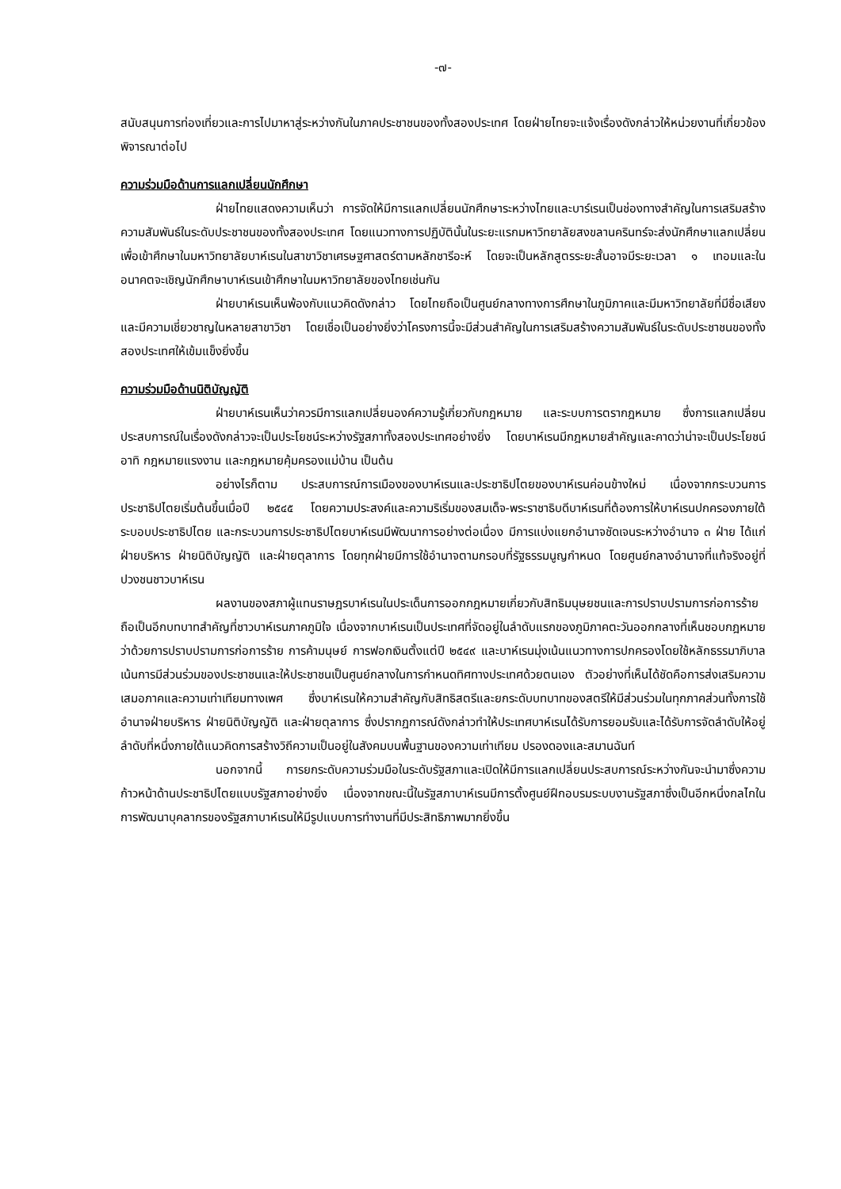-๗-
สนับสนุนการท่องเที่ยวและการไปมาหาสู่ระหว่างกันในภาคประชาชนของทั้งสองประเทศ โดยฝ่ายไทยจะแจ้งเรื่องดังกล่าวให้หน่วยงานที่เกี่ยวข้องพิจารณาต่อไป
ความร่วมมือด้านการแลกเปลี่ยนนักศึกษา
ฝ่ายไทยแสดงความเห็นว่า การจัดให้มีการแลกเปลี่ยนนักศึกษาระหว่างไทยและบาร์เรนเป็นช่องทางสำคัญในการเสริมสร้างความสัมพันธ์ในระดับประชาชนของทั้งสองประเทศ โดยแนวทางการปฏิบัตินั้นในระยะแรกมหาวิทยาลัยสงขลานครินทร์จะส่งนักศึกษาแลกเปลี่ยนเพื่อเข้าศึกษาในมหาวิทยาลัยบาห์เรนในสาขาวิชาเศรษฐศาสตร์ตามหลักชารีอะห์ โดยจะเป็นหลักสูตรระยะสั้นอาจมีระยะเวลา ๑ เทอมและในอนาคตจะเชิญนักศึกษาบาห์เรนเข้าศึกษาในมหาวิทยาลัยของไทยเช่นกัน
ฝ่ายบาห์เรนเห็นพ้องกับแนวคิดดังกล่าว โดยไทยถือเป็นศูนย์กลางทางการศึกษาในภูมิภาคและมีมหาวิทยาลัยที่มีชื่อเสียงและมีความเชี่ยวชาญในหลายสาขาวิชา โดยเชื่อเป็นอย่างยิ่งว่าโครงการนี้จะมีส่วนสำคัญในการเสริมสร้างความสัมพันธ์ในระดับประชาชนของทั้งสองประเทศให้เข้มแข็งยิ่งขึ้น
ความร่วมมือด้านนิติบัญญัติ
ฝ่ายบาห์เรนเห็นว่าควรมีการแลกเปลี่ยนองค์ความรู้เกี่ยวกับกฎหมาย และระบบการตรากฎหมาย ซึ่งการแลกเปลี่ยนประสบการณ์ในเรื่องดังกล่าวจะเป็นประโยชน์ระหว่างรัฐสภาทั้งสองประเทศอย่างยิ่ง โดยบาห์เรนมีกฎหมายสำคัญและคาดว่าน่าจะเป็นประโยชน์ อาทิ กฎหมายแรงงาน และกฎหมายคุ้มครองแม่บ้าน เป็นต้น
อย่างไรก็ตาม ประสบการณ์การเมืองของบาห์เรนและประชาธิปไตยของบาห์เรนค่อนข้างใหม่ เนื่องจากกระบวนการประชาธิปไตยเริ่มต้นขึ้นเมื่อปี ๒๕๔๕ โดยความประสงค์และความริเริ่มของสมเด็จ-พระราชาธิบดีบาห์เรนที่ต้องการให้บาห์เรนปกครองภายใต้ระบอบประชาธิปไตย และกระบวนการประชาธิปไตยบาห์เรนมีพัฒนาการอย่างต่อเนื่อง มีการแบ่งแยกอำนาจชัดเจนระหว่างอำนาจ ๓ ฝ่าย ได้แก่ ฝ่ายบริหาร ฝ่ายนิติบัญญัติ และฝ่ายตุลาการ โดยทุกฝ่ายมีการใช้อำนาจตามกรอบที่รัฐธรรมนูญกำหนด โดยศูนย์กลางอำนาจที่แท้จริงอยู่ที่ปวงชนชาวบาห์เรน
ผลงานของสภาผู้แทนราษฎรบาห์เรนในประเด็นการออกกฎหมายเกี่ยวกับสิทธิมนุษยชนและการปราบปรามการก่อการร้ายถือเป็นอีกบทบาทสำคัญที่ชาวบาห์เรนภาคภูมิใจ เนื่องจากบาห์เรนเป็นประเทศที่จัดอยู่ในลำดับแรกของภูมิภาคตะวันออกกลางที่เห็นชอบกฎหมายว่าด้วยการปราบปรามการก่อการร้าย การค้ามนุษย์ การฟอกเงินตั้งแต่ปี ๒๕๔๙ และบาห์เรนมุ่งเน้นแนวทางการปกครองโดยใช้หลักธรรมาภิบาล เน้นการมีส่วนร่วมของประชาชนและให้ประชาชนเป็นศูนย์กลางในการกำหนดทิศทางประเทศด้วยตนเอง ตัวอย่างที่เห็นได้ชัดคือการส่งเสริมความเสมอภาคและความเท่าเทียมทางเพศ ซึ่งบาห์เรนให้ความสำคัญกับสิทธิสตรีและยกระดับบทบาทของสตรีให้มีส่วนร่วมในทุกภาคส่วนทั้งการใช้อำนาจฝ่ายบริหาร ฝ่ายนิติบัญญัติ และฝ่ายตุลาการ ซึ่งปรากฏการณ์ดังกล่าวทำให้ประเทศบาห์เรนได้รับการยอมรับและได้รับการจัดลำดับให้อยู่ลำดับที่หนึ่งภายใต้แนวคิดการสร้างวิถีความเป็นอยู่ในสังคมบนพื้นฐานของความเท่าเทียม ปรองดองและสมานฉันท์
นอกจากนี้ การยกระดับความร่วมมือในระดับรัฐสภาและเปิดให้มีการแลกเปลี่ยนประสบการณ์ระหว่างกันจะนำมาซึ่งความก้าวหน้าด้านประชาธิปไตยแบบรัฐสภาอย่างยิ่ง เนื่องจากขณะนี้ในรัฐสภาบาห์เรนมีการตั้งศูนย์ฝึกอบรมระบบงานรัฐสภาซึ่งเป็นอีกหนึ่งกลไกในการพัฒนาบุคลากรของรัฐสภาบาห์เรนให้มีรูปแบบการทำงานที่มีประสิทธิภาพมากยิ่งขึ้น